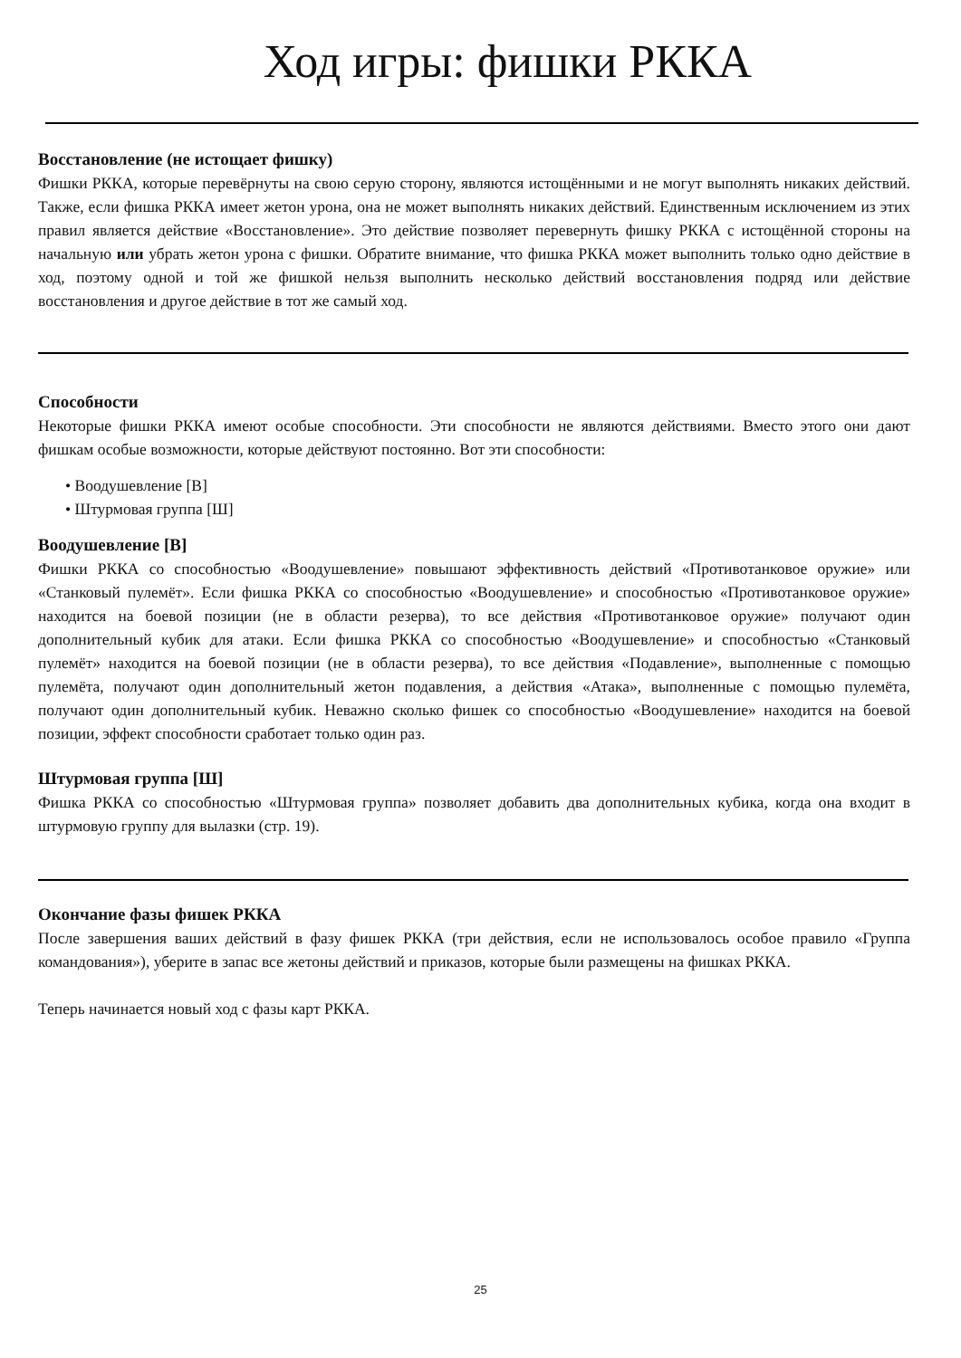Ход игры: фишки РККА
Восстановление (не истощает фишку)
Фишки РККА, которые перевёрнуты на свою серую сторону, являются истощёнными и не могут выполнять никаких действий. Также, если фишка РККА имеет жетон урона, она не может выполнять никаких действий. Единственным исключением из этих правил является действие «Восстановление». Это действие позволяет перевернуть фишку РККА с истощённой стороны на начальную или убрать жетон урона с фишки. Обратите внимание, что фишка РККА может выполнить только одно действие в ход, поэтому одной и той же фишкой нельзя выполнить несколько действий восстановления подряд или действие восстановления и другое действие в тот же самый ход.
Способности
Некоторые фишки РККА имеют особые способности. Эти способности не являются действиями. Вместо этого они дают фишкам особые возможности, которые действуют постоянно. Вот эти способности:
• Воодушевление [В]
• Штурмовая группа [Ш]
Воодушевление [В]
Фишки РККА со способностью «Воодушевление» повышают эффективность действий «Противотанковое оружие» или «Станковый пулемёт». Если фишка РККА со способностью «Воодушевление» и способностью «Противотанковое оружие» находится на боевой позиции (не в области резерва), то все действия «Противотанковое оружие» получают один дополнительный кубик для атаки. Если фишка РККА со способностью «Воодушевление» и способностью «Станковый пулемёт» находится на боевой позиции (не в области резерва), то все действия «Подавление», выполненные с помощью пулемёта, получают один дополнительный жетон подавления, а действия «Атака», выполненные с помощью пулемёта, получают один дополнительный кубик. Неважно сколько фишек со способностью «Воодушевление» находится на боевой позиции, эффект способности сработает только один раз.
Штурмовая группа [Ш]
Фишка РККА со способностью «Штурмовая группа» позволяет добавить два дополнительных кубика, когда она входит в штурмовую группу для вылазки (стр. 19).
Окончание фазы фишек РККА
После завершения ваших действий в фазу фишек РККА (три действия, если не использовалось особое правило «Группа командования»), уберите в запас все жетоны действий и приказов, которые были размещены на фишках РККА.
Теперь начинается новый ход с фазы карт РККА.
25